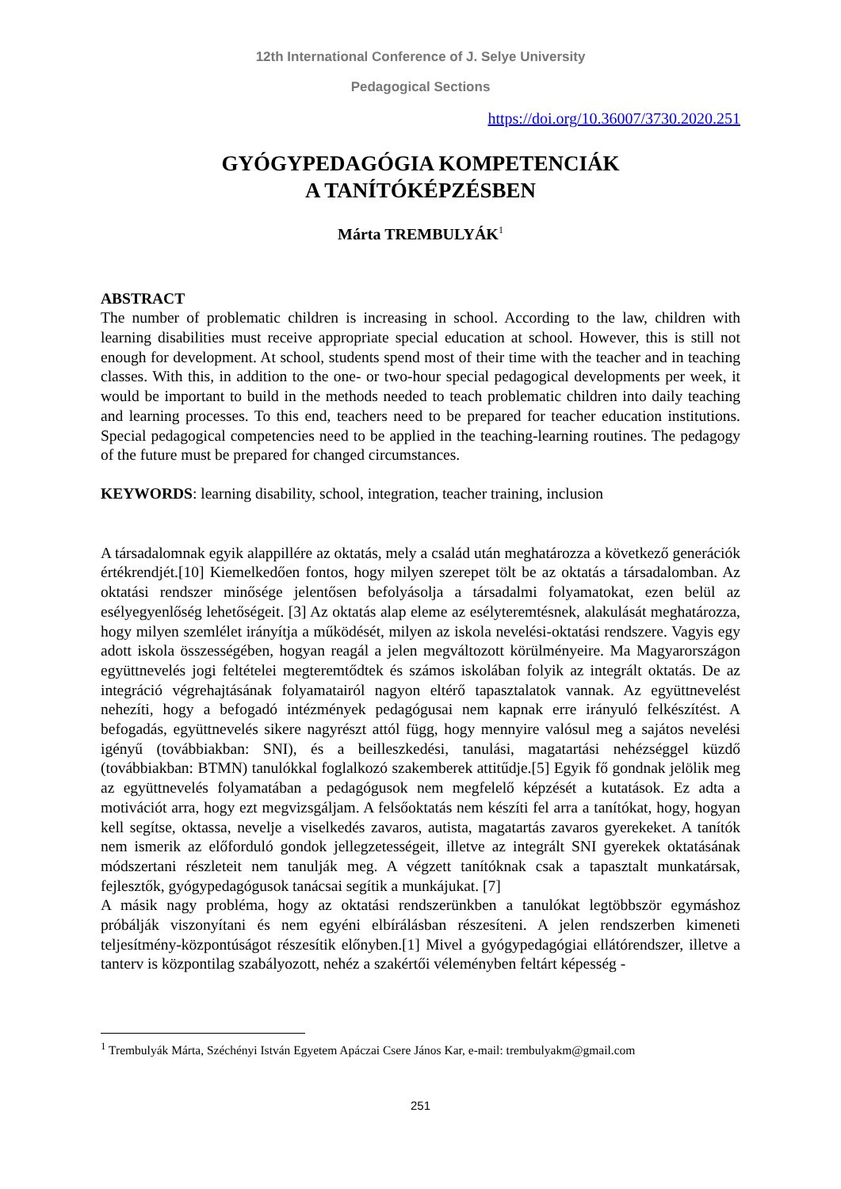12th International Conference of J. Selye University
Pedagogical Sections
https://doi.org/10.36007/3730.2020.251
GYÓGYPEDAGÓGIA KOMPETENCIÁK
A TANÍTÓKÉPZÉSBEN
Márta TREMBULYÁK<sup>1</sup>
ABSTRACT
The number of problematic children is increasing in school. According to the law, children with learning disabilities must receive appropriate special education at school. However, this is still not enough for development. At school, students spend most of their time with the teacher and in teaching classes. With this, in addition to the one- or two-hour special pedagogical developments per week, it would be important to build in the methods needed to teach problematic children into daily teaching and learning processes. To this end, teachers need to be prepared for teacher education institutions. Special pedagogical competencies need to be applied in the teaching-learning routines. The pedagogy of the future must be prepared for changed circumstances.
KEYWORDS: learning disability, school, integration, teacher training, inclusion
A társadalomnak egyik alappillére az oktatás, mely a család után meghatározza a következő generációk értékrendjét.[10] Kiemelkedően fontos, hogy milyen szerepet tölt be az oktatás a társadalomban. Az oktatási rendszer minősége jelentősen befolyásolja a társadalmi folyamatokat, ezen belül az esélyegyenlőség lehetőségeit. [3] Az oktatás alap eleme az esélyteremtésnek, alakulását meghatározza, hogy milyen szemlélet irányítja a működését, milyen az iskola nevelési-oktatási rendszere. Vagyis egy adott iskola összességében, hogyan reagál a jelen megváltozott körülményeire. Ma Magyarországon együttnevelés jogi feltételei megteremtődtek és számos iskolában folyik az integrált oktatás. De az integráció végrehajtásának folyamatairól nagyon eltérő tapasztalatok vannak. Az együttnevelést nehezíti, hogy a befogadó intézmények pedagógusai nem kapnak erre irányuló felkészítést. A befogadás, együttnevelés sikere nagyrészt attól függ, hogy mennyire valósul meg a sajátos nevelési igényű (továbbiakban: SNI), és a beilleszkedési, tanulási, magatartási nehézséggel küzdő (továbbiakban: BTMN) tanulókkal foglalkozó szakemberek attitűdje.[5] Egyik fő gondnak jelölik meg az együttnevelés folyamatában a pedagógusok nem megfelelő képzését a kutatások. Ez adta a motivációt arra, hogy ezt megvizsgáljam. A felsőoktatás nem készíti fel arra a tanítókat, hogy, hogyan kell segítse, oktassa, nevelje a viselkedés zavaros, autista, magatartás zavaros gyerekeket. A tanítók nem ismerik az előforduló gondok jellegzetességeit, illetve az integrált SNI gyerekek oktatásának módszertani részleteit nem tanulják meg. A végzett tanítóknak csak a tapasztalt munkatársak, fejlesztők, gyógypedagógusok tanácsai segítik a munkájukat. [7]
A másik nagy probléma, hogy az oktatási rendszerünkben a tanulókat legtöbbször egymáshoz próbálják viszonyítani és nem egyéni elbírálásban részesíteni. A jelen rendszerben kimeneti teljesítmény-központúságot részesítik előnyben.[1] Mivel a gyógypedagógiai ellátórendszer, illetve a tanterv is központilag szabályozott, nehéz a szakértői véleményben feltárt képesség -
<sup>1</sup> Trembulyák Márta, Széchényi István Egyetem Apáczai Csere János Kar, e-mail: trembulyakm@gmail.com
251